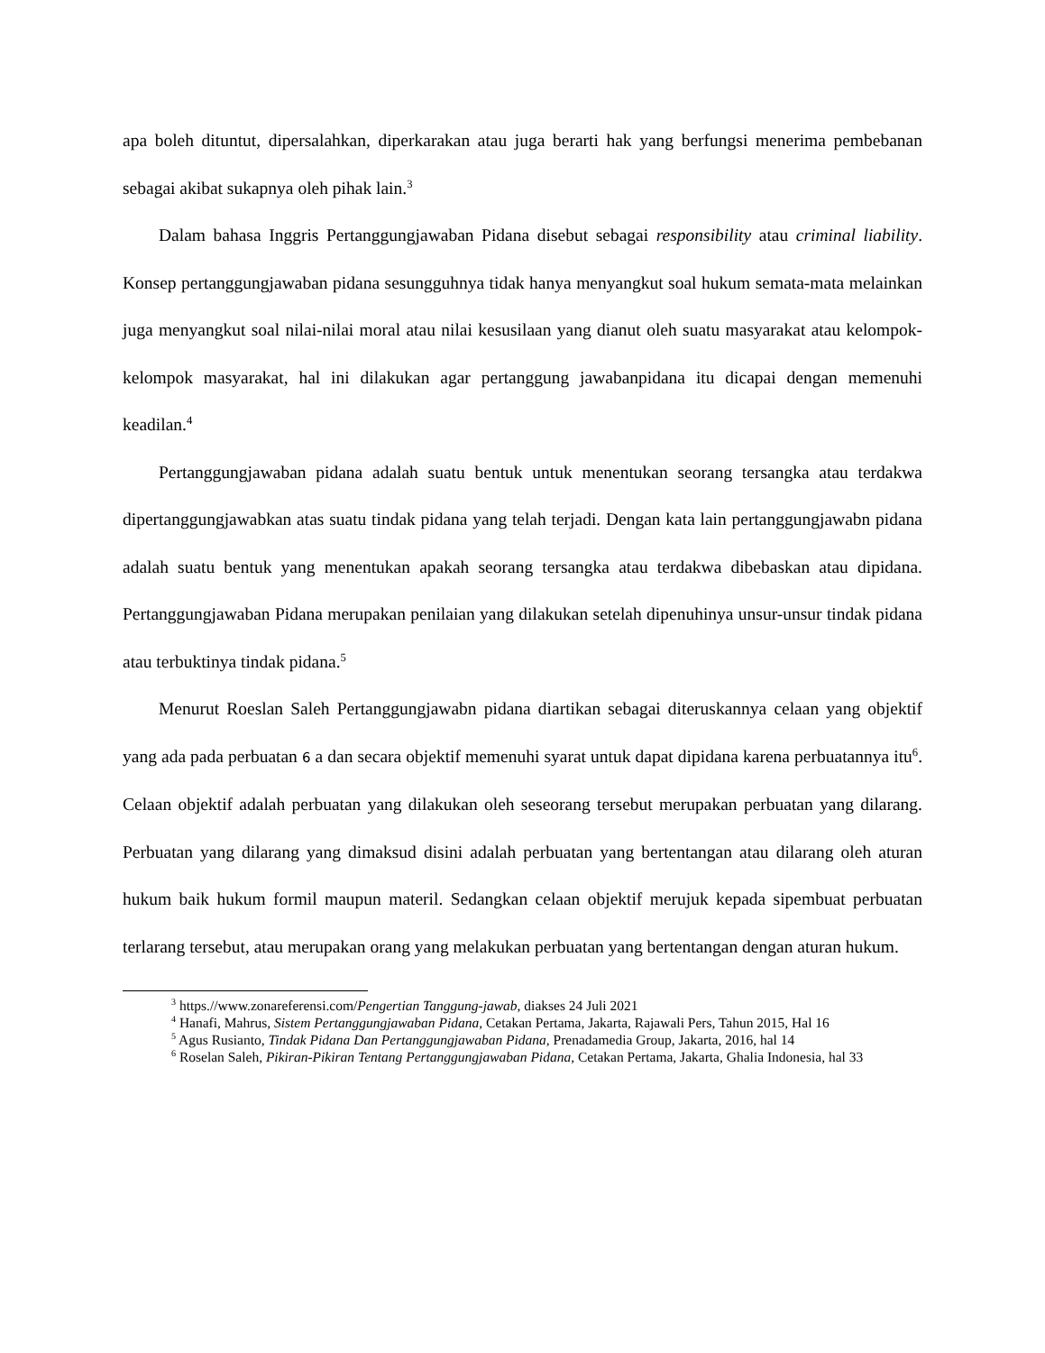apa boleh dituntut, dipersalahkan, diperkarakan atau juga berarti hak yang berfungsi menerima pembebanan sebagai akibat sukapnya oleh pihak lain.<sup>3</sup>
Dalam bahasa Inggris Pertanggungjawaban Pidana disebut sebagai responsibility atau criminal liability. Konsep pertanggungjawaban pidana sesungguhnya tidak hanya menyangkut soal hukum semata-mata melainkan juga menyangkut soal nilai-nilai moral atau nilai kesusilaan yang dianut oleh suatu masyarakat atau kelompok-kelompok masyarakat, hal ini dilakukan agar pertanggung jawabanpidana itu dicapai dengan memenuhi keadilan.<sup>4</sup>
Pertanggungjawaban pidana adalah suatu bentuk untuk menentukan seorang tersangka atau terdakwa dipertanggungjawabkan atas suatu tindak pidana yang telah terjadi. Dengan kata lain pertanggungjawabn pidana adalah suatu bentuk yang menentukan apakah seorang tersangka atau terdakwa dibebaskan atau dipidana. Pertanggungjawaban Pidana merupakan penilaian yang dilakukan setelah dipenuhinya unsur-unsur tindak pidana atau terbuktinya tindak pidana.<sup>5</sup>
Menurut Roeslan Saleh Pertanggungjawabn pidana diartikan sebagai diteruskannya celaan yang objektif yang ada pada perbuatan 6 a dan secara objektif memenuhi syarat untuk dapat dipidana karena perbuatannya itu<sup>6</sup>. Celaan objektif adalah perbuatan yang dilakukan oleh seseorang tersebut merupakan perbuatan yang dilarang. Perbuatan yang dilarang yang dimaksud disini adalah perbuatan yang bertentangan atau dilarang oleh aturan hukum baik hukum formil maupun materil. Sedangkan celaan objektif merujuk kepada sipembuat perbuatan terlarang tersebut, atau merupakan orang yang melakukan perbuatan yang bertentangan dengan aturan hukum.
<sup>3</sup> https.//www.zonareferensi.com/Pengertian Tanggung-jawab, diakses 24 Juli 2021
<sup>4</sup> Hanafi, Mahrus, Sistem Pertanggungjawaban Pidana, Cetakan Pertama, Jakarta, Rajawali Pers, Tahun 2015, Hal 16
<sup>5</sup> Agus Rusianto, Tindak Pidana Dan Pertanggungjawaban Pidana, Prenadamedia Group, Jakarta, 2016, hal 14
<sup>6</sup> Roselan Saleh, Pikiran-Pikiran Tentang Pertanggungjawaban Pidana, Cetakan Pertama, Jakarta, Ghalia Indonesia, hal 33